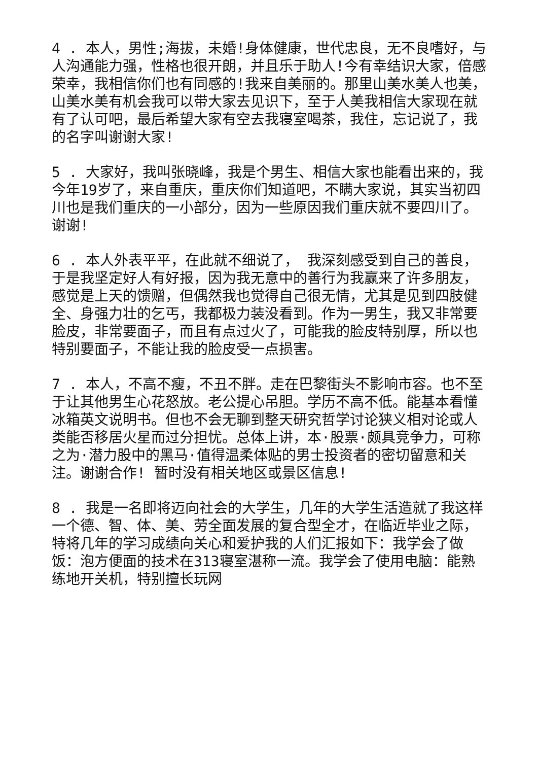4 . 本人，男性;海拔，未婚!身体健康，世代忠良，无不良嗜好，与人沟通能力强，性格也很开朗，并且乐于助人!今有幸结识大家，倍感荣幸，我相信你们也有同感的!我来自美丽的。那里山美水美人也美，山美水美有机会我可以带大家去见识下，至于人美我相信大家现在就有了认可吧，最后希望大家有空去我寝室喝茶，我住，忘记说了，我的名字叫谢谢大家!
5 . 大家好，我叫张晓峰，我是个男生、相信大家也能看出来的，我今年19岁了，来自重庆，重庆你们知道吧，不瞒大家说，其实当初四川也是我们重庆的一小部分，因为一些原因我们重庆就不要四川了。谢谢!
6 . 本人外表平平，在此就不细说了， 我深刻感受到自己的善良，于是我坚定好人有好报，因为我无意中的善行为我赢来了许多朋友，感觉是上天的馈赠，但偶然我也觉得自己很无情，尤其是见到四肢健全、身强力壮的乞丐，我都极力装没看到。作为一男生，我又非常要脸皮，非常要面子，而且有点过火了，可能我的脸皮特别厚，所以也特别要面子，不能让我的脸皮受一点损害。
7 . 本人，不高不瘦，不丑不胖。走在巴黎街头不影响市容。也不至于让其他男生心花怒放。老公提心吊胆。学历不高不低。能基本看懂冰箱英文说明书。但也不会无聊到整天研究哲学讨论狭义相对论或人类能否移居火星而过分担忧。总体上讲，本·股票·颇具竞争力，可称之为·潜力股中的黑马·值得温柔体贴的男士投资者的密切留意和关注。谢谢合作! 暂时没有相关地区或景区信息!
8 . 我是一名即将迈向社会的大学生，几年的大学生活造就了我这样一个德、智、体、美、劳全面发展的复合型全才，在临近毕业之际，特将几年的学习成绩向关心和爱护我的人们汇报如下：我学会了做饭：泡方便面的技术在313寝室湛称一流。我学会了使用电脑：能熟练地开关机，特别擅长玩网